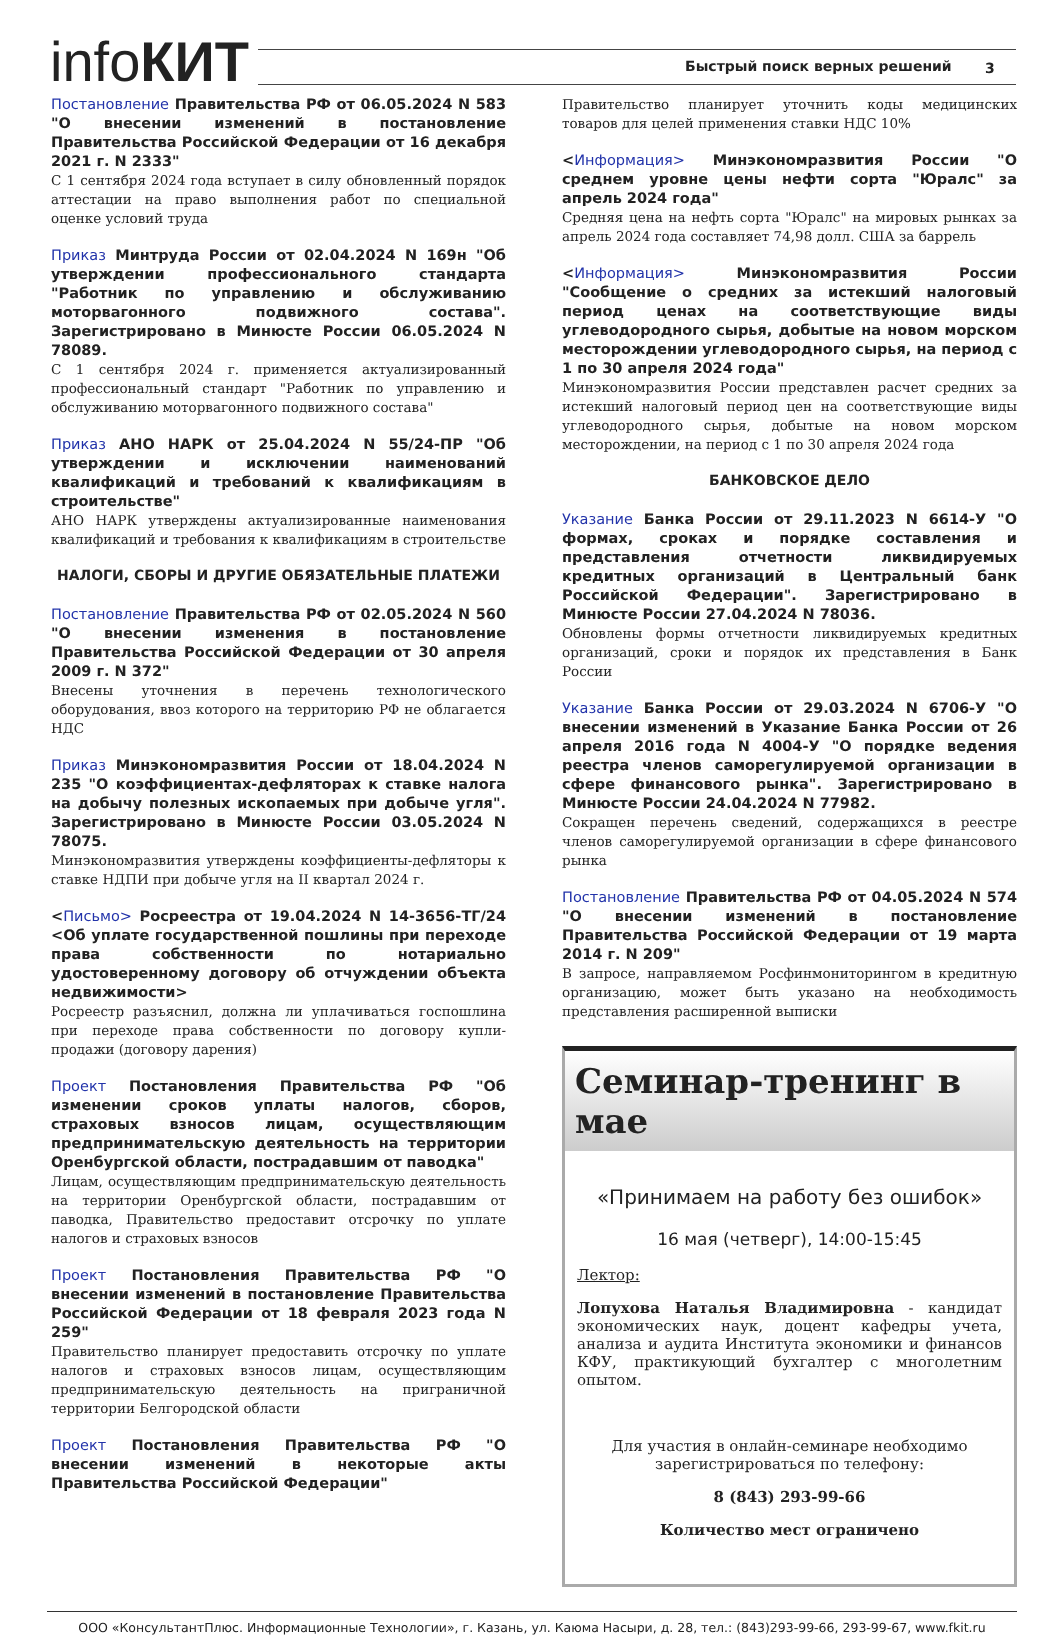infoКИТ Быстрый поиск верных решений 3
Постановление Правительства РФ от 06.05.2024 N 583 "О внесении изменений в постановление Правительства Российской Федерации от 16 декабря 2021 г. N 2333"
С 1 сентября 2024 года вступает в силу обновленный порядок аттестации на право выполнения работ по специальной оценке условий труда
Приказ Минтруда России от 02.04.2024 N 169н "Об утверждении профессионального стандарта "Работник по управлению и обслуживанию моторвагонного подвижного состава". Зарегистрировано в Минюсте России 06.05.2024 N 78089.
С 1 сентября 2024 г. применяется актуализированный профессиональный стандарт "Работник по управлению и обслуживанию моторвагонного подвижного состава"
Приказ АНО НАРК от 25.04.2024 N 55/24-ПР "Об утверждении и исключении наименований квалификаций и требований к квалификациям в строительстве"
АНО НАРК утверждены актуализированные наименования квалификаций и требования к квалификациям в строительстве
НАЛОГИ, СБОРЫ И ДРУГИЕ ОБЯЗАТЕЛЬНЫЕ ПЛАТЕЖИ
Постановление Правительства РФ от 02.05.2024 N 560 "О внесении изменения в постановление Правительства Российской Федерации от 30 апреля 2009 г. N 372"
Внесены уточнения в перечень технологического оборудования, ввоз которого на территорию РФ не облагается НДС
Приказ Минэкономразвития России от 18.04.2024 N 235 "О коэффициентах-дефляторах к ставке налога на добычу полезных ископаемых при добыче угля". Зарегистрировано в Минюсте России 03.05.2024 N 78075.
Минэкономразвития утверждены коэффициенты-дефляторы к ставке НДПИ при добыче угля на II квартал 2024 г.
<Письмо> Росреестра от 19.04.2024 N 14-3656-ТГ/24 <Об уплате государственной пошлины при переходе права собственности по нотариально удостоверенному договору об отчуждении объекта недвижимости>
Росреестр разъяснил, должна ли уплачиваться госпошлина при переходе права собственности по договору купли-продажи (договору дарения)
Проект Постановления Правительства РФ "Об изменении сроков уплаты налогов, сборов, страховых взносов лицам, осуществляющим предпринимательскую деятельность на территории Оренбургской области, пострадавшим от паводка"
Лицам, осуществляющим предпринимательскую деятельность на территории Оренбургской области, пострадавшим от паводка, Правительство предоставит отсрочку по уплате налогов и страховых взносов
Проект Постановления Правительства РФ "О внесении изменений в постановление Правительства Российской Федерации от 18 февраля 2023 года N 259"
Правительство планирует предоставить отсрочку по уплате налогов и страховых взносов лицам, осуществляющим предпринимательскую деятельность на приграничной территории Белгородской области
Проект Постановления Правительства РФ "О внесении изменений в некоторые акты Правительства Российской Федерации"
Правительство планирует уточнить коды медицинских товаров для целей применения ставки НДС 10%
<Информация> Минэкономразвития России "О среднем уровне цены нефти сорта "Юралс" за апрель 2024 года"
Средняя цена на нефть сорта "Юралс" на мировых рынках за апрель 2024 года составляет 74,98 долл. США за баррель
<Информация> Минэкономразвития России "Сообщение о средних за истекший налоговый период ценах на соответствующие виды углеводородного сырья, добытые на новом морском месторождении углеводородного сырья, на период с 1 по 30 апреля 2024 года"
Минэкономразвития России представлен расчет средних за истекший налоговый период цен на соответствующие виды углеводородного сырья, добытые на новом морском месторождении, на период с 1 по 30 апреля 2024 года
БАНКОВСКОЕ ДЕЛО
Указание Банка России от 29.11.2023 N 6614-У "О формах, сроках и порядке составления и представления отчетности ликвидируемых кредитных организаций в Центральный банк Российской Федерации". Зарегистрировано в Минюсте России 27.04.2024 N 78036.
Обновлены формы отчетности ликвидируемых кредитных организаций, сроки и порядок их представления в Банк России
Указание Банка России от 29.03.2024 N 6706-У "О внесении изменений в Указание Банка России от 26 апреля 2016 года N 4004-У "О порядке ведения реестра членов саморегулируемой организации в сфере финансового рынка". Зарегистрировано в Минюсте России 24.04.2024 N 77982.
Сокращен перечень сведений, содержащихся в реестре членов саморегулируемой организации в сфере финансового рынка
Постановление Правительства РФ от 04.05.2024 N 574 "О внесении изменений в постановление Правительства Российской Федерации от 19 марта 2014 г. N 209"
В запросе, направляемом Росфинмониторингом в кредитную организацию, может быть указано на необходимость представления расширенной выписки
Семинар-тренинг в мае
«Принимаем на работу без ошибок»
16 мая (четверг), 14:00-15:45
Лектор:
Лопухова Наталья Владимировна - кандидат экономических наук, доцент кафедры учета, анализа и аудита Института экономики и финансов КФУ, практикующий бухгалтер с многолетним опытом.
Для участия в онлайн-семинаре необходимо зарегистрироваться по телефону:
8 (843) 293-99-66
Количество мест ограничено
ООО «КонсультантПлюс. Информационные Технологии», г. Казань, ул. Каюма Насыри, д. 28, тел.: (843)293-99-66, 293-99-67, www.fkit.ru